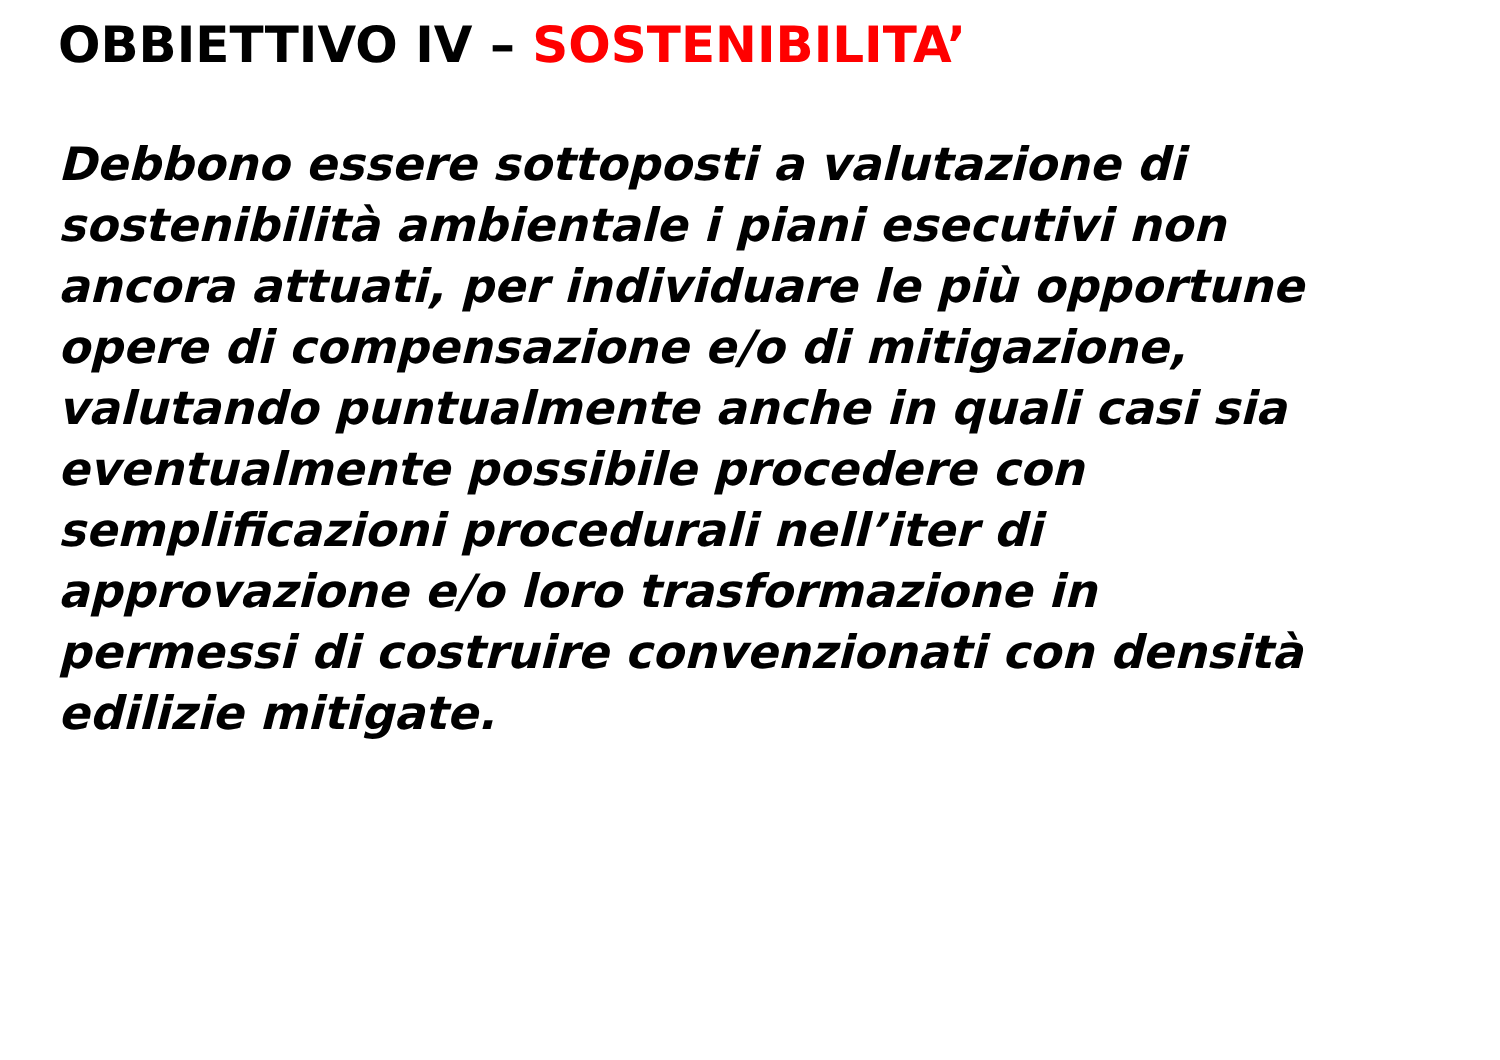OBBIETTIVO IV – SOSTENIBILITA’
Debbono essere sottoposti a valutazione di
sostenibilità ambientale i piani esecutivi non
ancora attuati, per individuare le più opportune
opere di compensazione e/o di mitigazione,
valutando puntualmente anche in quali casi sia
eventualmente possibile procedere con
semplificazioni procedurali nell’iter di
approvazione e/o loro trasformazione in
permessi di costruire convenzionati con densità
edilizie mitigate.